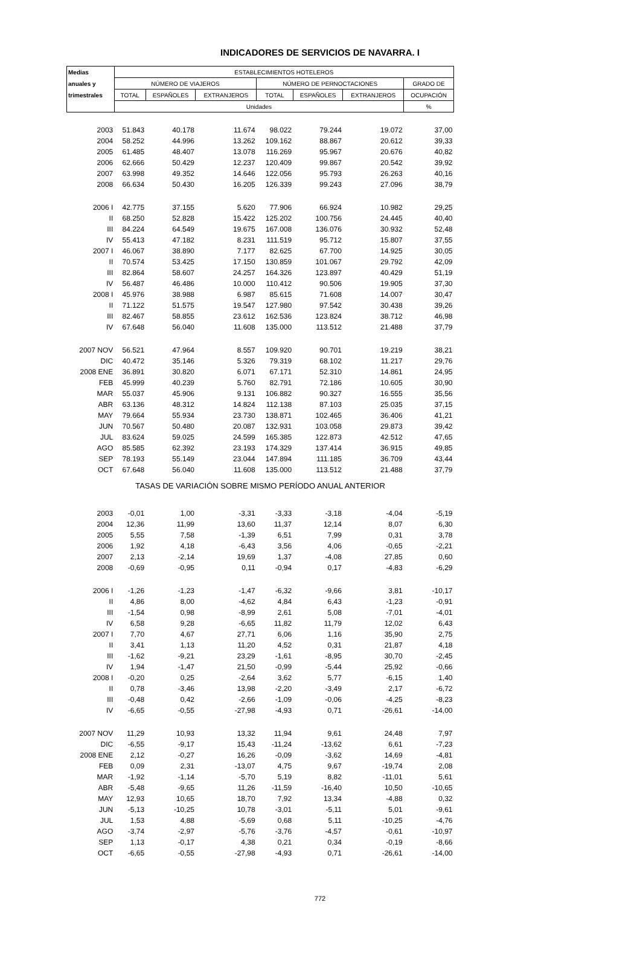INDICADORES DE SERVICIOS DE NAVARRA. I
| Medias | ESTABLECIMIENTOS HOTELEROS | | | | | | |
| --- | --- | --- | --- | --- | --- | --- | --- |
| anuales y | NÚMERO DE VIAJEROS | | | NÚMERO DE PERNOCTACIONES | | | GRADO DE |
| trimestrales | TOTAL | ESPAÑOLES | EXTRANJEROS | TOTAL | ESPAÑOLES | EXTRANJEROS | OCUPACIÓN |
| | Unidades | | | | | | % |
| 2003 | 51.843 | 40.178 | 11.674 | 98.022 | 79.244 | 19.072 | 37,00 |
| 2004 | 58.252 | 44.996 | 13.262 | 109.162 | 88.867 | 20.612 | 39,33 |
| 2005 | 61.485 | 48.407 | 13.078 | 116.269 | 95.967 | 20.676 | 40,82 |
| 2006 | 62.666 | 50.429 | 12.237 | 120.409 | 99.867 | 20.542 | 39,92 |
| 2007 | 63.998 | 49.352 | 14.646 | 122.056 | 95.793 | 26.263 | 40,16 |
| 2008 | 66.634 | 50.430 | 16.205 | 126.339 | 99.243 | 27.096 | 38,79 |
| 2006 I | 42.775 | 37.155 | 5.620 | 77.906 | 66.924 | 10.982 | 29,25 |
| II | 68.250 | 52.828 | 15.422 | 125.202 | 100.756 | 24.445 | 40,40 |
| III | 84.224 | 64.549 | 19.675 | 167.008 | 136.076 | 30.932 | 52,48 |
| IV | 55.413 | 47.182 | 8.231 | 111.519 | 95.712 | 15.807 | 37,55 |
| 2007 I | 46.067 | 38.890 | 7.177 | 82.625 | 67.700 | 14.925 | 30,05 |
| II | 70.574 | 53.425 | 17.150 | 130.859 | 101.067 | 29.792 | 42,09 |
| III | 82.864 | 58.607 | 24.257 | 164.326 | 123.897 | 40.429 | 51,19 |
| IV | 56.487 | 46.486 | 10.000 | 110.412 | 90.506 | 19.905 | 37,30 |
| 2008 I | 45.976 | 38.988 | 6.987 | 85.615 | 71.608 | 14.007 | 30,47 |
| II | 71.122 | 51.575 | 19.547 | 127.980 | 97.542 | 30.438 | 39,26 |
| III | 82.467 | 58.855 | 23.612 | 162.536 | 123.824 | 38.712 | 46,98 |
| IV | 67.648 | 56.040 | 11.608 | 135.000 | 113.512 | 21.488 | 37,79 |
| 2007 NOV | 56.521 | 47.964 | 8.557 | 109.920 | 90.701 | 19.219 | 38,21 |
| DIC | 40.472 | 35.146 | 5.326 | 79.319 | 68.102 | 11.217 | 29,76 |
| 2008 ENE | 36.891 | 30.820 | 6.071 | 67.171 | 52.310 | 14.861 | 24,95 |
| FEB | 45.999 | 40.239 | 5.760 | 82.791 | 72.186 | 10.605 | 30,90 |
| MAR | 55.037 | 45.906 | 9.131 | 106.882 | 90.327 | 16.555 | 35,56 |
| ABR | 63.136 | 48.312 | 14.824 | 112.138 | 87.103 | 25.035 | 37,15 |
| MAY | 79.664 | 55.934 | 23.730 | 138.871 | 102.465 | 36.406 | 41,21 |
| JUN | 70.567 | 50.480 | 20.087 | 132.931 | 103.058 | 29.873 | 39,42 |
| JUL | 83.624 | 59.025 | 24.599 | 165.385 | 122.873 | 42.512 | 47,65 |
| AGO | 85.585 | 62.392 | 23.193 | 174.329 | 137.414 | 36.915 | 49,85 |
| SEP | 78.193 | 55.149 | 23.044 | 147.894 | 111.185 | 36.709 | 43,44 |
| OCT | 67.648 | 56.040 | 11.608 | 135.000 | 113.512 | 21.488 | 37,79 |
| TASAS DE VARIACIÓN SOBRE MISMO PERÍODO ANUAL ANTERIOR | | | | | | | |
| 2003 | -0,01 | 1,00 | -3,31 | -3,33 | -3,18 | -4,04 | -5,19 |
| 2004 | 12,36 | 11,99 | 13,60 | 11,37 | 12,14 | 8,07 | 6,30 |
| 2005 | 5,55 | 7,58 | -1,39 | 6,51 | 7,99 | 0,31 | 3,78 |
| 2006 | 1,92 | 4,18 | -6,43 | 3,56 | 4,06 | -0,65 | -2,21 |
| 2007 | 2,13 | -2,14 | 19,69 | 1,37 | -4,08 | 27,85 | 0,60 |
| 2008 | -0,69 | -0,95 | 0,11 | -0,94 | 0,17 | -4,83 | -6,29 |
| 2006 I | -1,26 | -1,23 | -1,47 | -6,32 | -9,66 | 3,81 | -10,17 |
| II | 4,86 | 8,00 | -4,62 | 4,84 | 6,43 | -1,23 | -0,91 |
| III | -1,54 | 0,98 | -8,99 | 2,61 | 5,08 | -7,01 | -4,01 |
| IV | 6,58 | 9,28 | -6,65 | 11,82 | 11,79 | 12,02 | 6,43 |
| 2007 I | 7,70 | 4,67 | 27,71 | 6,06 | 1,16 | 35,90 | 2,75 |
| II | 3,41 | 1,13 | 11,20 | 4,52 | 0,31 | 21,87 | 4,18 |
| III | -1,62 | -9,21 | 23,29 | -1,61 | -8,95 | 30,70 | -2,45 |
| IV | 1,94 | -1,47 | 21,50 | -0,99 | -5,44 | 25,92 | -0,66 |
| 2008 I | -0,20 | 0,25 | -2,64 | 3,62 | 5,77 | -6,15 | 1,40 |
| II | 0,78 | -3,46 | 13,98 | -2,20 | -3,49 | 2,17 | -6,72 |
| III | -0,48 | 0,42 | -2,66 | -1,09 | -0,06 | -4,25 | -8,23 |
| IV | -6,65 | -0,55 | -27,98 | -4,93 | 0,71 | -26,61 | -14,00 |
| 2007 NOV | 11,29 | 10,93 | 13,32 | 11,94 | 9,61 | 24,48 | 7,97 |
| DIC | -6,55 | -9,17 | 15,43 | -11,24 | -13,62 | 6,61 | -7,23 |
| 2008 ENE | 2,12 | -0,27 | 16,26 | -0,09 | -3,62 | 14,69 | -4,81 |
| FEB | 0,09 | 2,31 | -13,07 | 4,75 | 9,67 | -19,74 | 2,08 |
| MAR | -1,92 | -1,14 | -5,70 | 5,19 | 8,82 | -11,01 | 5,61 |
| ABR | -5,48 | -9,65 | 11,26 | -11,59 | -16,40 | 10,50 | -10,65 |
| MAY | 12,93 | 10,65 | 18,70 | 7,92 | 13,34 | -4,88 | 0,32 |
| JUN | -5,13 | -10,25 | 10,78 | -3,01 | -5,11 | 5,01 | -9,61 |
| JUL | 1,53 | 4,88 | -5,69 | 0,68 | 5,11 | -10,25 | -4,76 |
| AGO | -3,74 | -2,97 | -5,76 | -3,76 | -4,57 | -0,61 | -10,97 |
| SEP | 1,13 | -0,17 | 4,38 | 0,21 | 0,34 | -0,19 | -8,66 |
| OCT | -6,65 | -0,55 | -27,98 | -4,93 | 0,71 | -26,61 | -14,00 |
772